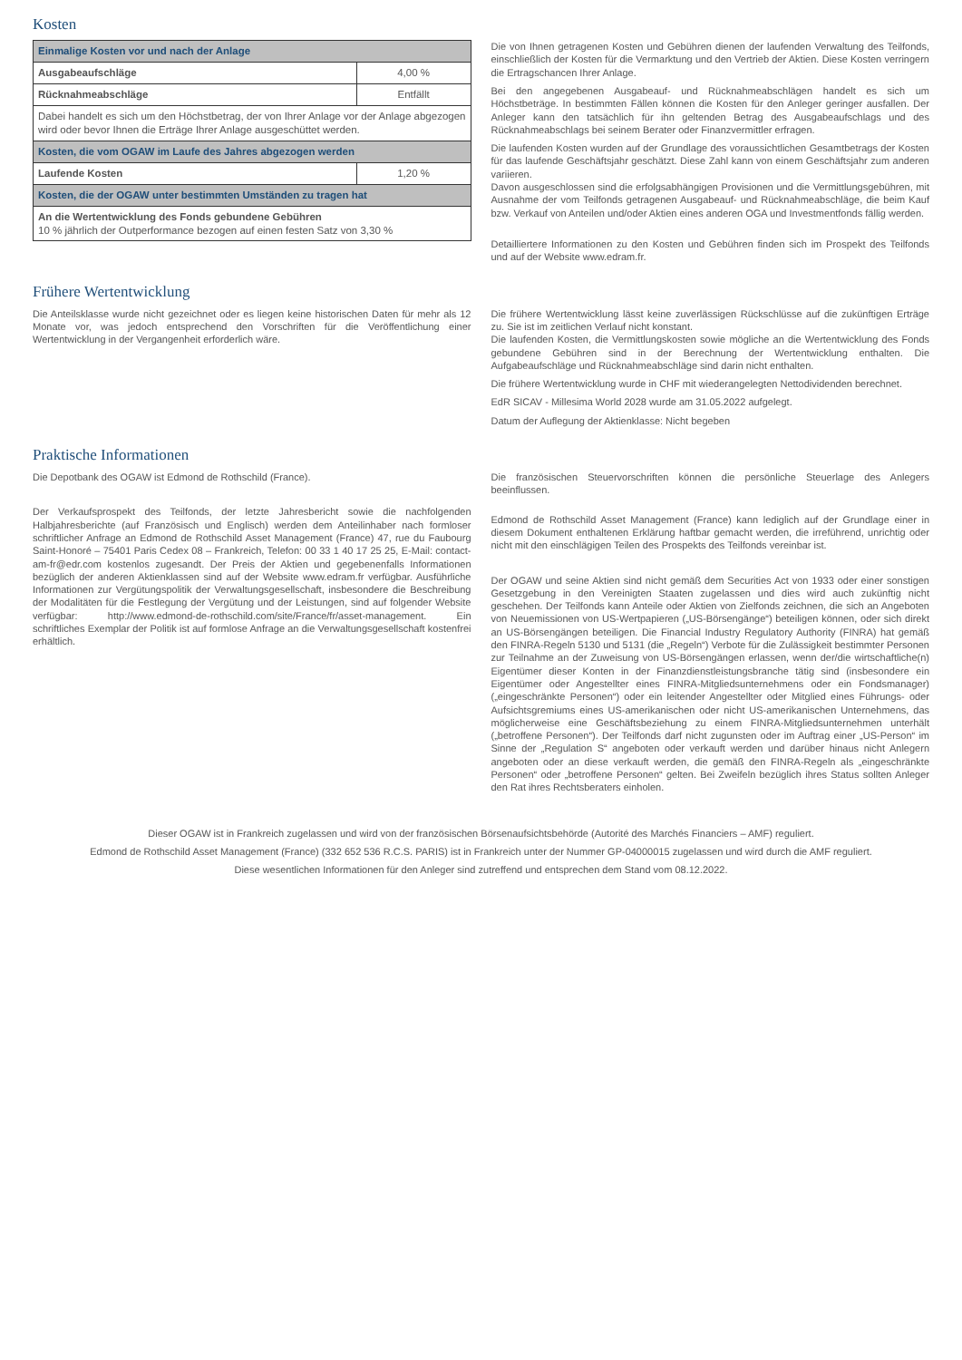Kosten
| Einmalige Kosten vor und nach der Anlage | |
| Ausgabeaufschläge | 4,00 % |
| Rücknahmeabschläge | Entfällt |
| Dabei handelt es sich um den Höchstbetrag, der von Ihrer Anlage vor der Anlage abgezogen wird oder bevor Ihnen die Erträge Ihrer Anlage ausgeschüttet werden. | |
| Kosten, die vom OGAW im Laufe des Jahres abgezogen werden | |
| Laufende Kosten | 1,20 % |
| Kosten, die der OGAW unter bestimmten Umständen zu tragen hat | |
| An die Wertentwicklung des Fonds gebundene Gebühren 10 % jährlich der Outperformance bezogen auf einen festen Satz von 3,30 % | |
Die von Ihnen getragenen Kosten und Gebühren dienen der laufenden Verwaltung des Teilfonds, einschließlich der Kosten für die Vermarktung und den Vertrieb der Aktien. Diese Kosten verringern die Ertragschancen Ihrer Anlage.
Bei den angegebenen Ausgabeauf- und Rücknahmeabschlägen handelt es sich um Höchstbeträge. In bestimmten Fällen können die Kosten für den Anleger geringer ausfallen. Der Anleger kann den tatsächlich für ihn geltenden Betrag des Ausgabeaufschlags und des Rücknahmeabschlags bei seinem Berater oder Finanzvermittler erfragen.
Die laufenden Kosten wurden auf der Grundlage des voraussichtlichen Gesamtbetrags der Kosten für das laufende Geschäftsjahr geschätzt. Diese Zahl kann von einem Geschäftsjahr zum anderen variieren.
Davon ausgeschlossen sind die erfolgsabhängigen Provisionen und die Vermittlungsgebühren, mit Ausnahme der vom Teilfonds getragenen Ausgabeauf- und Rücknahmeabschläge, die beim Kauf bzw. Verkauf von Anteilen und/oder Aktien eines anderen OGA und Investmentfonds fällig werden.
Detailliertere Informationen zu den Kosten und Gebühren finden sich im Prospekt des Teilfonds und auf der Website www.edram.fr.
Frühere Wertentwicklung
Die Anteilsklasse wurde nicht gezeichnet oder es liegen keine historischen Daten für mehr als 12 Monate vor, was jedoch entsprechend den Vorschriften für die Veröffentlichung einer Wertentwicklung in der Vergangenheit erforderlich wäre.
Die frühere Wertentwicklung lässt keine zuverlässigen Rückschlüsse auf die zukünftigen Erträge zu. Sie ist im zeitlichen Verlauf nicht konstant.
Die laufenden Kosten, die Vermittlungskosten sowie mögliche an die Wertentwicklung des Fonds gebundene Gebühren sind in der Berechnung der Wertentwicklung enthalten. Die Aufgabeaufschläge und Rücknahmeabschläge sind darin nicht enthalten.
Die frühere Wertentwicklung wurde in CHF mit wiederangelegten Nettodividenden berechnet.
EdR SICAV - Millesima World 2028 wurde am 31.05.2022 aufgelegt.
Datum der Auflegung der Aktienklasse: Nicht begeben
Praktische Informationen
Die Depotbank des OGAW ist Edmond de Rothschild (France).
Der Verkaufsprospekt des Teilfonds, der letzte Jahresbericht sowie die nachfolgenden Halbjahresberichte (auf Französisch und Englisch) werden dem Anteilinhaber nach formloser schriftlicher Anfrage an Edmond de Rothschild Asset Management (France) 47, rue du Faubourg Saint-Honoré – 75401 Paris Cedex 08 – Frankreich, Telefon: 00 33 1 40 17 25 25, E-Mail: contact-am-fr@edr.com kostenlos zugesandt. Der Preis der Aktien und gegebenenfalls Informationen bezüglich der anderen Aktienklassen sind auf der Website www.edram.fr verfügbar. Ausführliche Informationen zur Vergütungspolitik der Verwaltungsgesellschaft, insbesondere die Beschreibung der Modalitäten für die Festlegung der Vergütung und der Leistungen, sind auf folgender Website verfügbar: http://www.edmond-de-rothschild.com/site/France/fr/asset-management. Ein schriftliches Exemplar der Politik ist auf formlose Anfrage an die Verwaltungsgesellschaft kostenfrei erhältlich.
Die französischen Steuervorschriften können die persönliche Steuerlage des Anlegers beeinflussen.
Edmond de Rothschild Asset Management (France) kann lediglich auf der Grundlage einer in diesem Dokument enthaltenen Erklärung haftbar gemacht werden, die irreführend, unrichtig oder nicht mit den einschlägigen Teilen des Prospekts des Teilfonds vereinbar ist.
Der OGAW und seine Aktien sind nicht gemäß dem Securities Act von 1933 oder einer sonstigen Gesetzgebung in den Vereinigten Staaten zugelassen und dies wird auch zukünftig nicht geschehen. Der Teilfonds kann Anteile oder Aktien von Zielfonds zeichnen, die sich an Angeboten von Neuemissionen von US-Wertpapieren („US-Börsengänge“) beteiligen können, oder sich direkt an US-Börsengängen beteiligen. Die Financial Industry Regulatory Authority (FINRA) hat gemäß den FINRA-Regeln 5130 und 5131 (die „Regeln“) Verbote für die Zulässigkeit bestimmter Personen zur Teilnahme an der Zuweisung von US-Börsengängen erlassen, wenn der/die wirtschaftliche(n) Eigentümer dieser Konten in der Finanzdienstleistungsbranche tätig sind (insbesondere ein Eigentümer oder Angestellter eines FINRA-Mitgliedsunternehmens oder ein Fondsmanager) („eingeschränkte Personen“) oder ein leitender Angestellter oder Mitglied eines Führungs- oder Aufsichtsgremiums eines US-amerikanischen oder nicht US-amerikanischen Unternehmens, das möglicherweise eine Geschäftsbeziehung zu einem FINRA-Mitgliedsunternehmen unterhält („betroffene Personen“). Der Teilfonds darf nicht zugunsten oder im Auftrag einer „US-Person“ im Sinne der „Regulation S“ angeboten oder verkauft werden und darüber hinaus nicht Anlegern angeboten oder an diese verkauft werden, die gemäß den FINRA-Regeln als „eingeschränkte Personen“ oder „betroffene Personen“ gelten. Bei Zweifeln bezüglich ihres Status sollten Anleger den Rat ihres Rechtsberaters einholen.
Dieser OGAW ist in Frankreich zugelassen und wird von der französischen Börsenaufsichtsbehörde (Autorité des Marchés Financiers – AMF) reguliert.
Edmond de Rothschild Asset Management (France) (332 652 536 R.C.S. PARIS) ist in Frankreich unter der Nummer GP-04000015 zugelassen und wird durch die AMF reguliert.
Diese wesentlichen Informationen für den Anleger sind zutreffend und entsprechen dem Stand vom 08.12.2022.